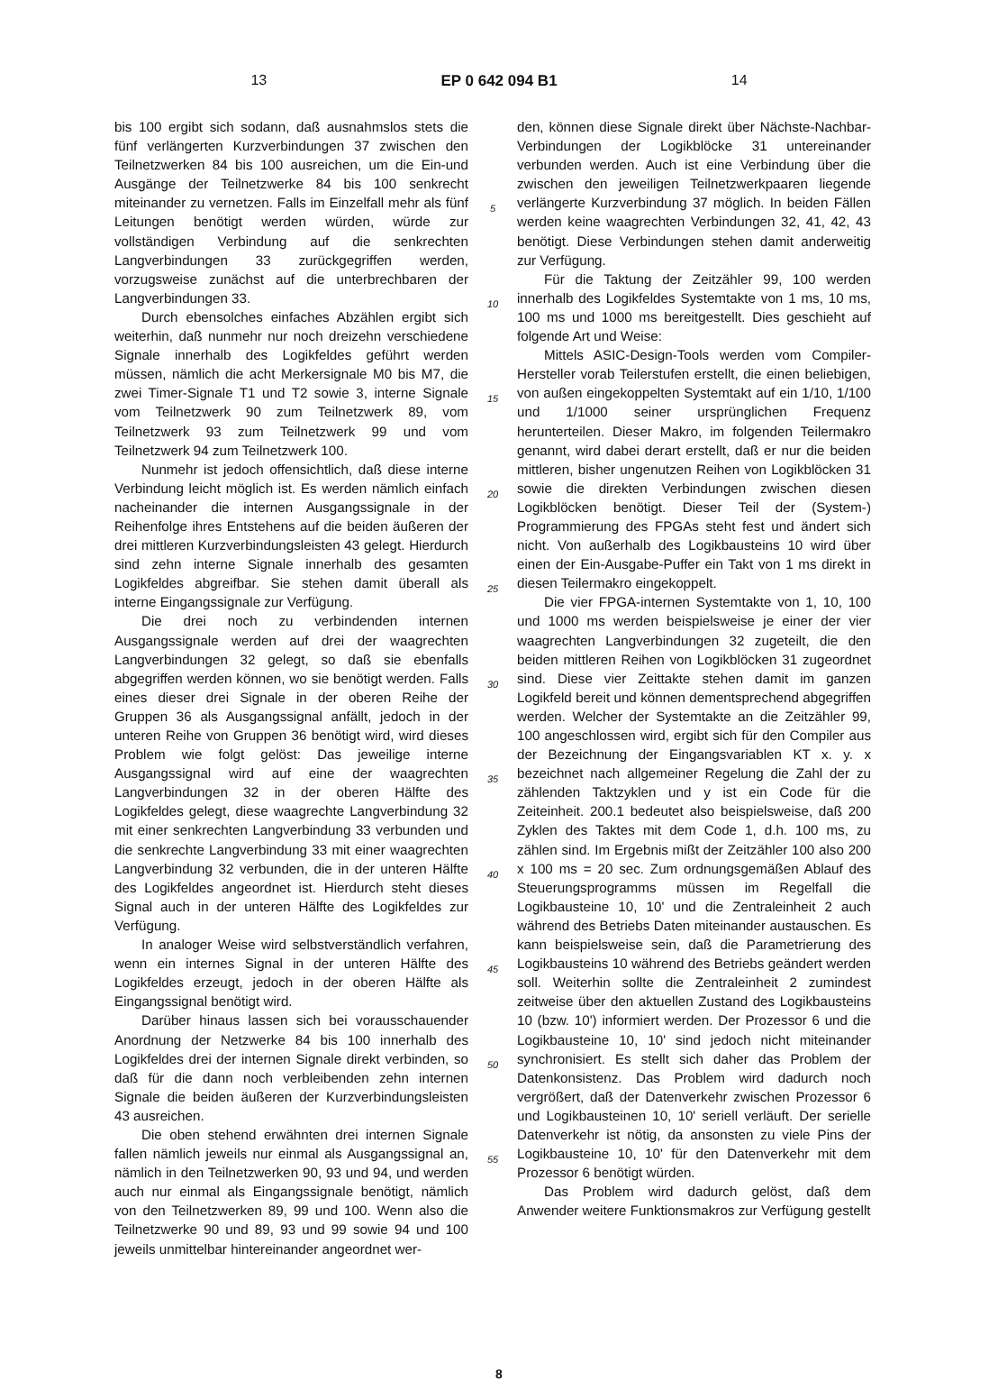13 EP 0 642 094 B1 14
bis 100 ergibt sich sodann, daß ausnahmslos stets die fünf verlängerten Kurzverbindungen 37 zwischen den Teilnetzwerken 84 bis 100 ausreichen, um die Ein-und Ausgänge der Teilnetzwerke 84 bis 100 senkrecht miteinander zu vernetzen. Falls im Einzelfall mehr als fünf Leitungen benötigt werden würden, würde zur vollständigen Verbindung auf die senkrechten Langverbindungen 33 zurückgegriffen werden, vorzugsweise zunächst auf die unterbrechbaren der Langverbindungen 33.
Durch ebensolches einfaches Abzählen ergibt sich weiterhin, daß nunmehr nur noch dreizehn verschiedene Signale innerhalb des Logikfeldes geführt werden müssen, nämlich die acht Merkersignale M0 bis M7, die zwei Timer-Signale T1 und T2 sowie 3, interne Signale vom Teilnetzwerk 90 zum Teilnetzwerk 89, vom Teilnetzwerk 93 zum Teilnetzwerk 99 und vom Teilnetzwerk 94 zum Teilnetzwerk 100.
Nunmehr ist jedoch offensichtlich, daß diese interne Verbindung leicht möglich ist. Es werden nämlich einfach nacheinander die internen Ausgangssignale in der Reihenfolge ihres Entstehens auf die beiden äußeren der drei mittleren Kurzverbindungsleisten 43 gelegt. Hierdurch sind zehn interne Signale innerhalb des gesamten Logikfeldes abgreifbar. Sie stehen damit überall als interne Eingangssignale zur Verfügung.
Die drei noch zu verbindenden internen Ausgangssignale werden auf drei der waagrechten Langverbindungen 32 gelegt, so daß sie ebenfalls abgegriffen werden können, wo sie benötigt werden. Falls eines dieser drei Signale in der oberen Reihe der Gruppen 36 als Ausgangssignal anfällt, jedoch in der unteren Reihe von Gruppen 36 benötigt wird, wird dieses Problem wie folgt gelöst: Das jeweilige interne Ausgangssignal wird auf eine der waagrechten Langverbindungen 32 in der oberen Hälfte des Logikfeldes gelegt, diese waagrechte Langverbindung 32 mit einer senkrechten Langverbindung 33 verbunden und die senkrechte Langverbindung 33 mit einer waagrechten Langverbindung 32 verbunden, die in der unteren Hälfte des Logikfeldes angeordnet ist. Hierdurch steht dieses Signal auch in der unteren Hälfte des Logikfeldes zur Verfügung.
In analoger Weise wird selbstverständlich verfahren, wenn ein internes Signal in der unteren Hälfte des Logikfeldes erzeugt, jedoch in der oberen Hälfte als Eingangssignal benötigt wird.
Darüber hinaus lassen sich bei vorausschauender Anordnung der Netzwerke 84 bis 100 innerhalb des Logikfeldes drei der internen Signale direkt verbinden, so daß für die dann noch verbleibenden zehn internen Signale die beiden äußeren der Kurzverbindungsleisten 43 ausreichen.
Die oben stehend erwähnten drei internen Signale fallen nämlich jeweils nur einmal als Ausgangssignal an, nämlich in den Teilnetzwerken 90, 93 und 94, und werden auch nur einmal als Eingangssignale benötigt, nämlich von den Teilnetzwerken 89, 99 und 100. Wenn also die Teilnetzwerke 90 und 89, 93 und 99 sowie 94 und 100 jeweils unmittelbar hintereinander angeordnet wer-
5
10
15
20
25
30
35
40
45
50
55
den, können diese Signale direkt über Nächste-Nachbar-Verbindungen der Logikblöcke 31 untereinander verbunden werden. Auch ist eine Verbindung über die zwischen den jeweiligen Teilnetzwerkpaaren liegende verlängerte Kurzverbindung 37 möglich. In beiden Fällen werden keine waagrechten Verbindungen 32, 41, 42, 43 benötigt. Diese Verbindungen stehen damit anderweitig zur Verfügung.
Für die Taktung der Zeitzähler 99, 100 werden innerhalb des Logikfeldes Systemtakte von 1 ms, 10 ms, 100 ms und 1000 ms bereitgestellt. Dies geschieht auf folgende Art und Weise:
Mittels ASIC-Design-Tools werden vom Compiler-Hersteller vorab Teilerstufen erstellt, die einen beliebigen, von außen eingekoppelten Systemtakt auf ein 1/10, 1/100 und 1/1000 seiner ursprünglichen Frequenz herunterteilen. Dieser Makro, im folgenden Teilermakro genannt, wird dabei derart erstellt, daß er nur die beiden mittleren, bisher ungenutzen Reihen von Logikblöcken 31 sowie die direkten Verbindungen zwischen diesen Logikblöcken benötigt. Dieser Teil der (System-) Programmierung des FPGAs steht fest und ändert sich nicht. Von außerhalb des Logikbausteins 10 wird über einen der Ein-Ausgabe-Puffer ein Takt von 1 ms direkt in diesen Teilermakro eingekoppelt.
Die vier FPGA-internen Systemtakte von 1, 10, 100 und 1000 ms werden beispielsweise je einer der vier waagrechten Langverbindungen 32 zugeteilt, die den beiden mittleren Reihen von Logikblöcken 31 zugeordnet sind. Diese vier Zeittakte stehen damit im ganzen Logikfeld bereit und können dementsprechend abgegriffen werden. Welcher der Systemtakte an die Zeitzähler 99, 100 angeschlossen wird, ergibt sich für den Compiler aus der Bezeichnung der Eingangsvariablen KT x. y. x bezeichnet nach allgemeiner Regelung die Zahl der zu zählenden Taktzyklen und y ist ein Code für die Zeiteinheit. 200.1 bedeutet also beispielsweise, daß 200 Zyklen des Taktes mit dem Code 1, d.h. 100 ms, zu zählen sind. Im Ergebnis mißt der Zeitzähler 100 also 200 x 100 ms = 20 sec. Zum ordnungsgemäßen Ablauf des Steuerungsprogramms müssen im Regelfall die Logikbausteine 10, 10' und die Zentraleinheit 2 auch während des Betriebs Daten miteinander austauschen. Es kann beispielsweise sein, daß die Parametrierung des Logikbausteins 10 während des Betriebs geändert werden soll. Weiterhin sollte die Zentraleinheit 2 zumindest zeitweise über den aktuellen Zustand des Logikbausteins 10 (bzw. 10') informiert werden. Der Prozessor 6 und die Logikbausteine 10, 10' sind jedoch nicht miteinander synchronisiert. Es stellt sich daher das Problem der Datenkonsistenz. Das Problem wird dadurch noch vergrößert, daß der Datenverkehr zwischen Prozessor 6 und Logikbausteinen 10, 10' seriell verläuft. Der serielle Datenverkehr ist nötig, da ansonsten zu viele Pins der Logikbausteine 10, 10' für den Datenverkehr mit dem Prozessor 6 benötigt würden.
Das Problem wird dadurch gelöst, daß dem Anwender weitere Funktionsmakros zur Verfügung gestellt
8